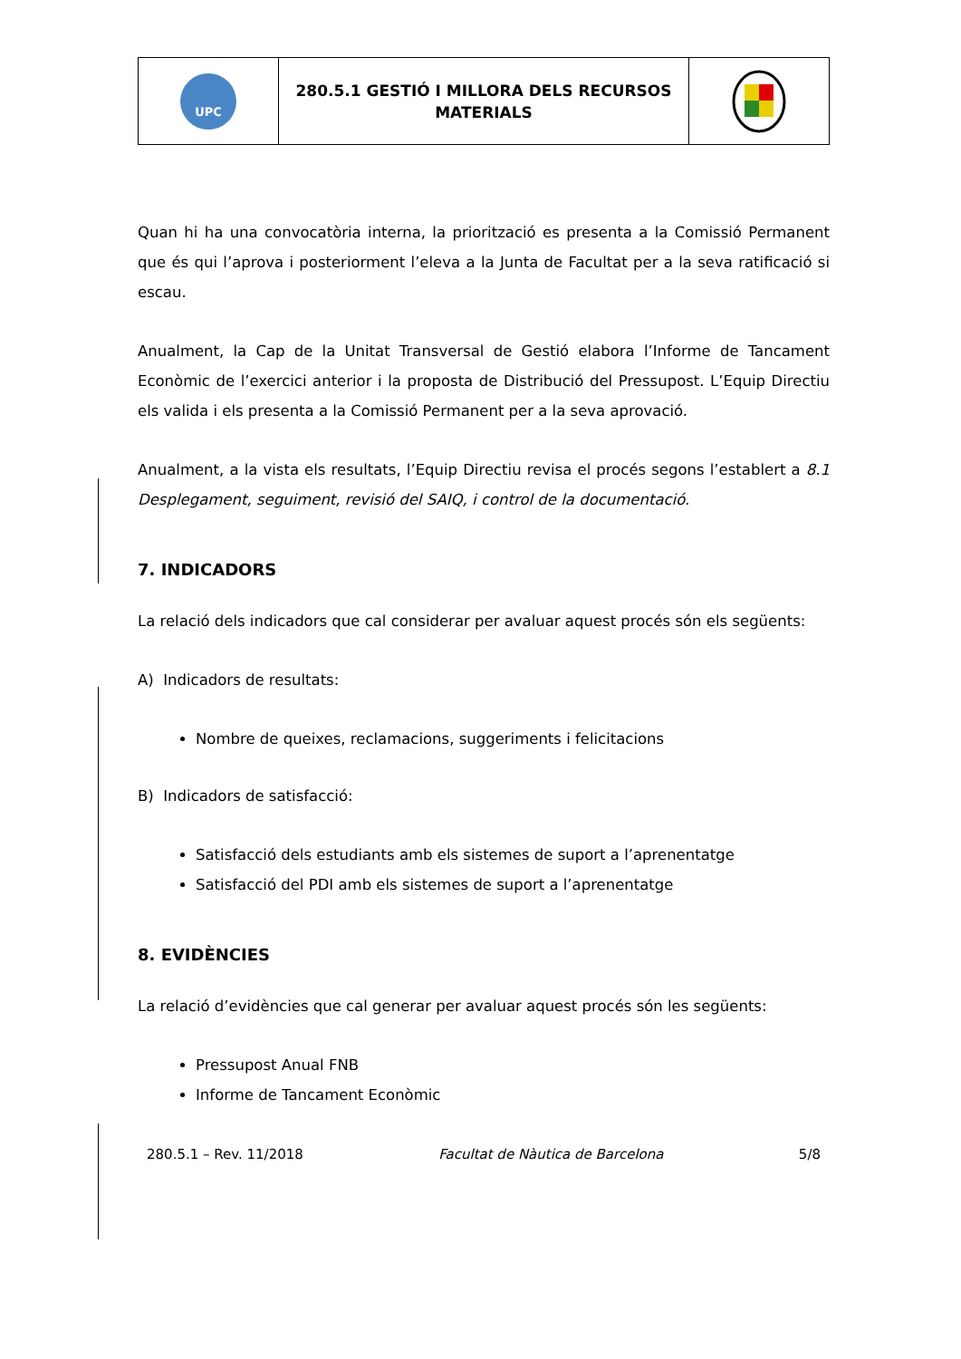| UPC | 280.5.1 GESTIÓ I MILLORA DELS RECURSOS MATERIALS | |
Quan hi ha una convocatòria interna, la priorització es presenta a la Comissió Permanent que és qui l’aprova i posteriorment l’eleva a la Junta de Facultat per a la seva ratificació si escau.
Anualment, la Cap de la Unitat Transversal de Gestió elabora l’Informe de Tancament Econòmic de l’exercici anterior i la proposta de Distribució del Pressupost. L’Equip Directiu els valida i els presenta a la Comissió Permanent per a la seva aprovació.
Anualment, a la vista els resultats, l’Equip Directiu revisa el procés segons l’establert a 8.1 Desplegament, seguiment, revisió del SAIQ, i control de la documentació.
7. INDICADORS
La relació dels indicadors que cal considerar per avaluar aquest procés són els següents:
A) Indicadors de resultats:
Nombre de queixes, reclamacions, suggeriments i felicitacions
B) Indicadors de satisfacció:
Satisfacció dels estudiants amb els sistemes de suport a l’aprenentatge
Satisfacció del PDI amb els sistemes de suport a l’aprenentatge
8. EVIDÈNCIES
La relació d’evidències que cal generar per avaluar aquest procés són les següents:
Pressupost Anual FNB
Informe de Tancament Econòmic
280.5.1 – Rev. 11/2018 Facultat de Nàutica de Barcelona 5/8